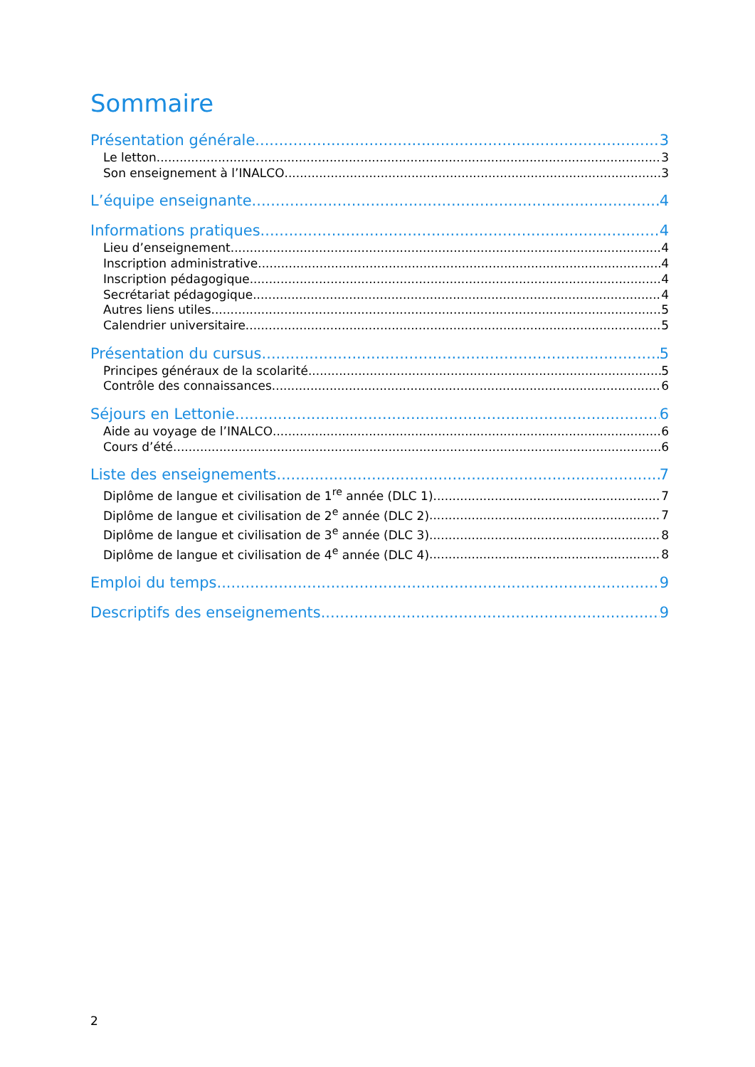Sommaire
Présentation générale 3
Le letton 3
Son enseignement à l’INALCO 3
L’équipe enseignante 4
Informations pratiques 4
Lieu d’enseignement 4
Inscription administrative 4
Inscription pédagogique 4
Secrétariat pédagogique 4
Autres liens utiles 5
Calendrier universitaire 5
Présentation du cursus 5
Principes généraux de la scolarité 5
Contrôle des connaissances 6
Séjours en Lettonie 6
Aide au voyage de l’INALCO 6
Cours d’été 6
Liste des enseignements 7
Diplôme de langue et civilisation de 1<sup>re</sup> année (DLC 1) 7
Diplôme de langue et civilisation de 2<sup>e</sup> année (DLC 2) 7
Diplôme de langue et civilisation de 3<sup>e</sup> année (DLC 3) 8
Diplôme de langue et civilisation de 4<sup>e</sup> année (DLC 4) 8
Emploi du temps 9
Descriptifs des enseignements 9
2